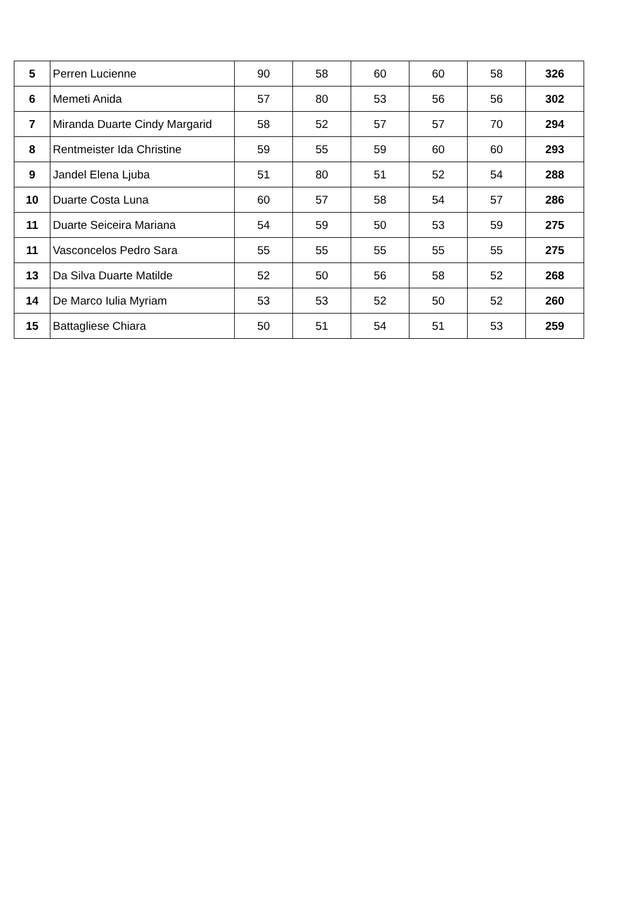| 5 | Perren Lucienne | 90 | 58 | 60 | 60 | 58 | 326 |
| 6 | Memeti Anida | 57 | 80 | 53 | 56 | 56 | 302 |
| 7 | Miranda Duarte Cindy Margarid | 58 | 52 | 57 | 57 | 70 | 294 |
| 8 | Rentmeister Ida Christine | 59 | 55 | 59 | 60 | 60 | 293 |
| 9 | Jandel Elena Ljuba | 51 | 80 | 51 | 52 | 54 | 288 |
| 10 | Duarte Costa Luna | 60 | 57 | 58 | 54 | 57 | 286 |
| 11 | Duarte Seiceira Mariana | 54 | 59 | 50 | 53 | 59 | 275 |
| 11 | Vasconcelos Pedro Sara | 55 | 55 | 55 | 55 | 55 | 275 |
| 13 | Da Silva Duarte Matilde | 52 | 50 | 56 | 58 | 52 | 268 |
| 14 | De Marco Iulia Myriam | 53 | 53 | 52 | 50 | 52 | 260 |
| 15 | Battagliese Chiara | 50 | 51 | 54 | 51 | 53 | 259 |